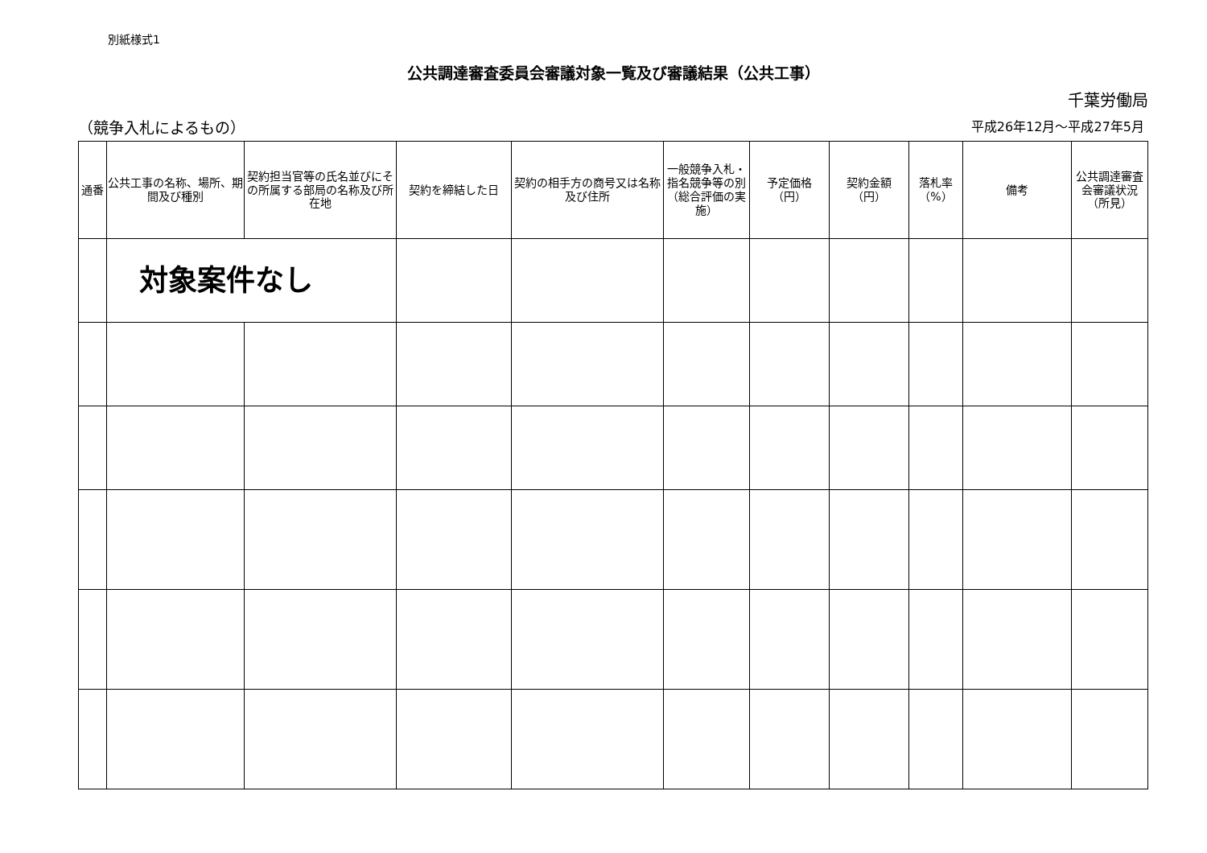別紙様式1
公共調達審査委員会審議対象一覧及び審議結果（公共工事）
千葉労働局
（競争入札によるもの） 平成26年12月～平成27年5月
| 通番 | 公共工事の名称、場所、期間及び種別 | 契約担当官等の氏名並びにその所属する部局の名称及び所在地 | 契約を締結した日 | 契約の相手方の商号又は名称及び住所 | 一般競争入札・指名競争等の別（総合評価の実施） | 予定価格（円） | 契約金額（円） | 落札率（%） | 備考 | 公共調達審査会審議状況（所見） |
| --- | --- | --- | --- | --- | --- | --- | --- | --- | --- | --- |
| | 対象案件なし | | | | | | | | | |